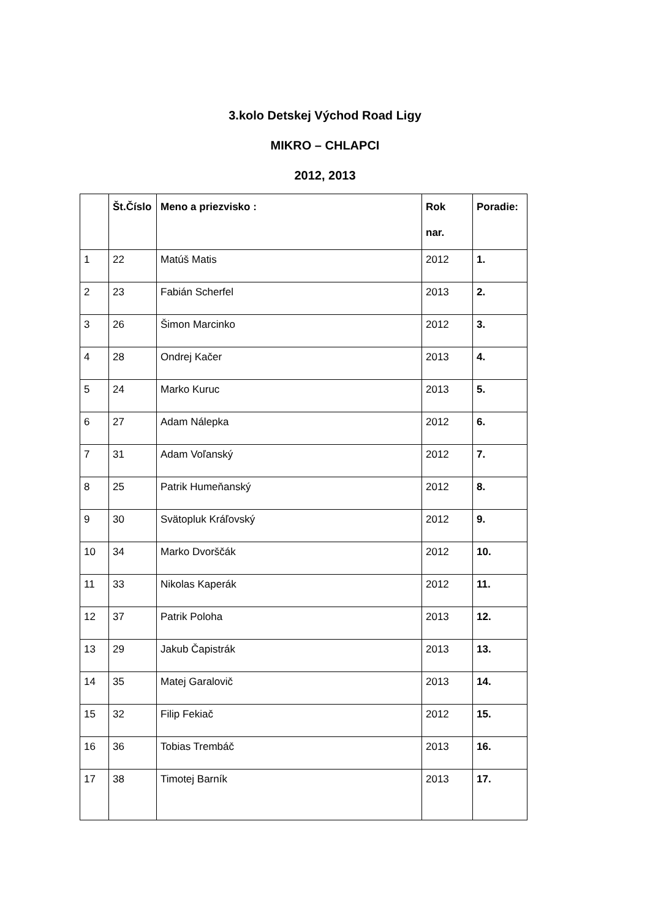3.kolo Detskej Východ Road Ligy
MIKRO – CHLAPCI
2012, 2013
| | Št.Číslo | Meno a priezvisko : | Rok nar. | Poradie: |
| --- | --- | --- | --- | --- |
| 1 | 22 | Matúš Matis | 2012 | 1. |
| 2 | 23 | Fabián Scherfel | 2013 | 2. |
| 3 | 26 | Šimon Marcinko | 2012 | 3. |
| 4 | 28 | Ondrej Kačer | 2013 | 4. |
| 5 | 24 | Marko Kuruc | 2013 | 5. |
| 6 | 27 | Adam Nálepka | 2012 | 6. |
| 7 | 31 | Adam Voľanský | 2012 | 7. |
| 8 | 25 | Patrik Humeňanský | 2012 | 8. |
| 9 | 30 | Svätopluk Kráľovský | 2012 | 9. |
| 10 | 34 | Marko Dvorščák | 2012 | 10. |
| 11 | 33 | Nikolas Kaperák | 2012 | 11. |
| 12 | 37 | Patrik Poloha | 2013 | 12. |
| 13 | 29 | Jakub Čapistrák | 2013 | 13. |
| 14 | 35 | Matej Garalovič | 2013 | 14. |
| 15 | 32 | Filip Fekiač | 2012 | 15. |
| 16 | 36 | Tobias Trembáč | 2013 | 16. |
| 17 | 38 | Timotej Barník | 2013 | 17. |